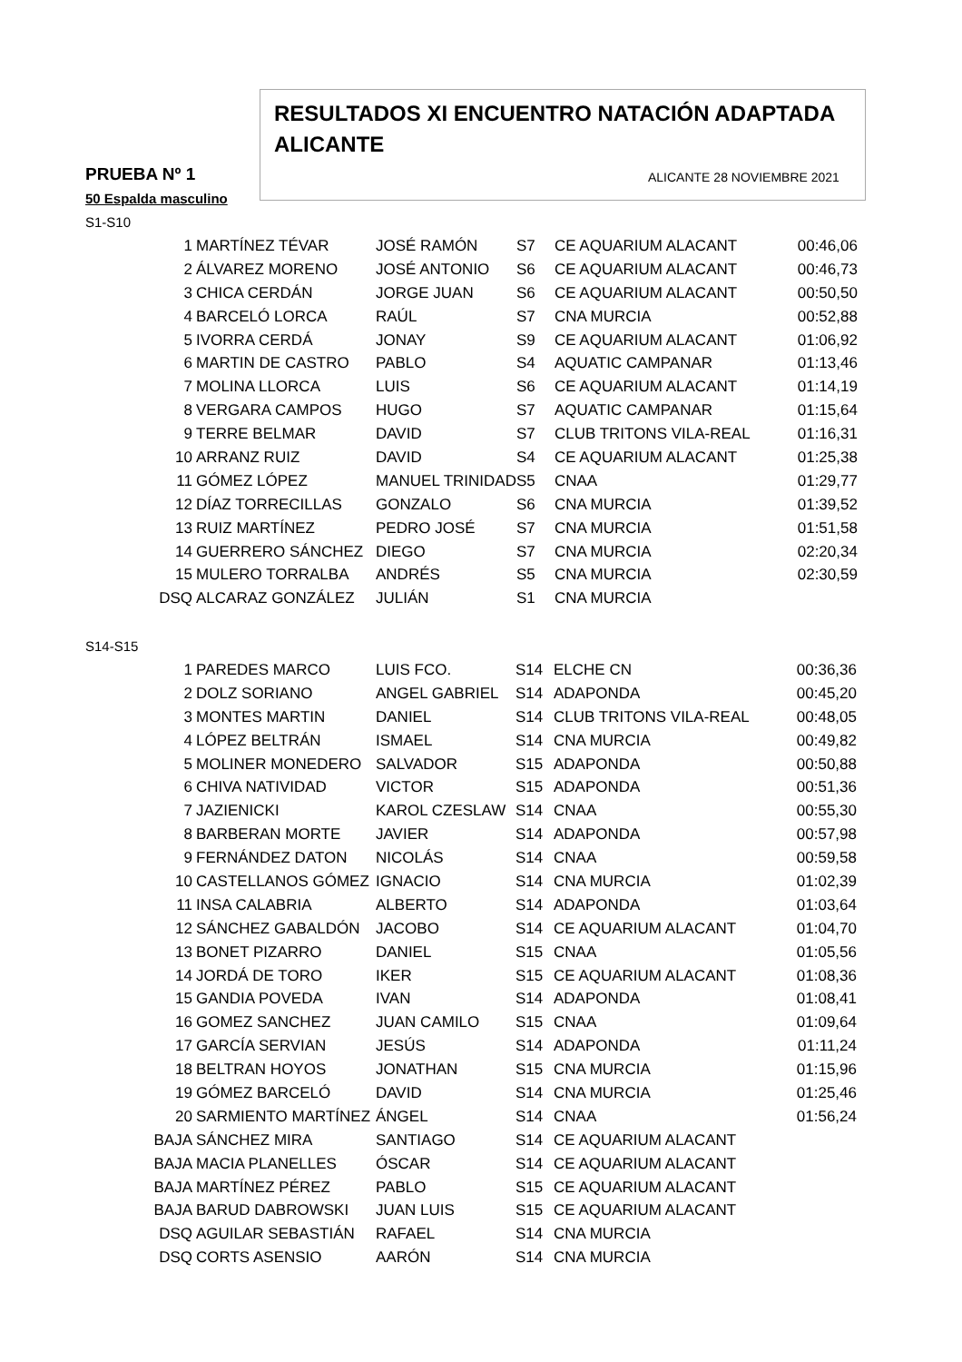RESULTADOS XI ENCUENTRO NATACIÓN ADAPTADA ALICANTE
ALICANTE 28 NOVIEMBRE 2021
PRUEBA Nº 1
50 Espalda masculino
S1-S10
| 1 | MARTÍNEZ TÉVAR | JOSÉ RAMÓN | S7 | CE AQUARIUM ALACANT | 00:46,06 |
| 2 | ÁLVAREZ MORENO | JOSÉ ANTONIO | S6 | CE AQUARIUM ALACANT | 00:46,73 |
| 3 | CHICA CERDÁN | JORGE JUAN | S6 | CE AQUARIUM ALACANT | 00:50,50 |
| 4 | BARCELÓ LORCA | RAÚL | S7 | CNA MURCIA | 00:52,88 |
| 5 | IVORRA CERDÁ | JONAY | S9 | CE AQUARIUM ALACANT | 01:06,92 |
| 6 | MARTIN DE CASTRO | PABLO | S4 | AQUATIC CAMPANAR | 01:13,46 |
| 7 | MOLINA LLORCA | LUIS | S6 | CE AQUARIUM ALACANT | 01:14,19 |
| 8 | VERGARA CAMPOS | HUGO | S7 | AQUATIC CAMPANAR | 01:15,64 |
| 9 | TERRE BELMAR | DAVID | S7 | CLUB TRITONS VILA-REAL | 01:16,31 |
| 10 | ARRANZ RUIZ | DAVID | S4 | CE AQUARIUM ALACANT | 01:25,38 |
| 11 | GÓMEZ LÓPEZ | MANUEL TRINIDAD | S5 | CNAA | 01:29,77 |
| 12 | DÍAZ TORRECILLAS | GONZALO | S6 | CNA MURCIA | 01:39,52 |
| 13 | RUIZ MARTÍNEZ | PEDRO JOSÉ | S7 | CNA MURCIA | 01:51,58 |
| 14 | GUERRERO SÁNCHEZ | DIEGO | S7 | CNA MURCIA | 02:20,34 |
| 15 | MULERO TORRALBA | ANDRÉS | S5 | CNA MURCIA | 02:30,59 |
| DSQ | ALCARAZ GONZÁLEZ | JULIÁN | S1 | CNA MURCIA | |
S14-S15
| 1 | PAREDES MARCO | LUIS FCO. | S14 | ELCHE CN | 00:36,36 |
| 2 | DOLZ SORIANO | ANGEL GABRIEL | S14 | ADAPONDA | 00:45,20 |
| 3 | MONTES MARTIN | DANIEL | S14 | CLUB TRITONS VILA-REAL | 00:48,05 |
| 4 | LÓPEZ BELTRÁN | ISMAEL | S14 | CNA MURCIA | 00:49,82 |
| 5 | MOLINER MONEDERO | SALVADOR | S15 | ADAPONDA | 00:50,88 |
| 6 | CHIVA NATIVIDAD | VICTOR | S15 | ADAPONDA | 00:51,36 |
| 7 | JAZIENICKI | KAROL CZESLAW | S14 | CNAA | 00:55,30 |
| 8 | BARBERAN MORTE | JAVIER | S14 | ADAPONDA | 00:57,98 |
| 9 | FERNÁNDEZ DATON | NICOLÁS | S14 | CNAA | 00:59,58 |
| 10 | CASTELLANOS GÓMEZ | IGNACIO | S14 | CNA MURCIA | 01:02,39 |
| 11 | INSA CALABRIA | ALBERTO | S14 | ADAPONDA | 01:03,64 |
| 12 | SÁNCHEZ GABALDÓN | JACOBO | S14 | CE AQUARIUM ALACANT | 01:04,70 |
| 13 | BONET PIZARRO | DANIEL | S15 | CNAA | 01:05,56 |
| 14 | JORDÁ DE TORO | IKER | S15 | CE AQUARIUM ALACANT | 01:08,36 |
| 15 | GANDIA POVEDA | IVAN | S14 | ADAPONDA | 01:08,41 |
| 16 | GOMEZ SANCHEZ | JUAN CAMILO | S15 | CNAA | 01:09,64 |
| 17 | GARCÍA SERVIAN | JESÚS | S14 | ADAPONDA | 01:11,24 |
| 18 | BELTRAN HOYOS | JONATHAN | S15 | CNA MURCIA | 01:15,96 |
| 19 | GÓMEZ BARCELÓ | DAVID | S14 | CNA MURCIA | 01:25,46 |
| 20 | SARMIENTO MARTÍNEZ | ÁNGEL | S14 | CNAA | 01:56,24 |
| BAJA | SÁNCHEZ MIRA | SANTIAGO | S14 | CE AQUARIUM ALACANT | |
| BAJA | MACIA PLANELLES | ÓSCAR | S14 | CE AQUARIUM ALACANT | |
| BAJA | MARTÍNEZ PÉREZ | PABLO | S15 | CE AQUARIUM ALACANT | |
| BAJA | BARUD DABROWSKI | JUAN LUIS | S15 | CE AQUARIUM ALACANT | |
| DSQ | AGUILAR SEBASTIÁN | RAFAEL | S14 | CNA MURCIA | |
| DSQ | CORTS ASENSIO | AARÓN | S14 | CNA MURCIA | |